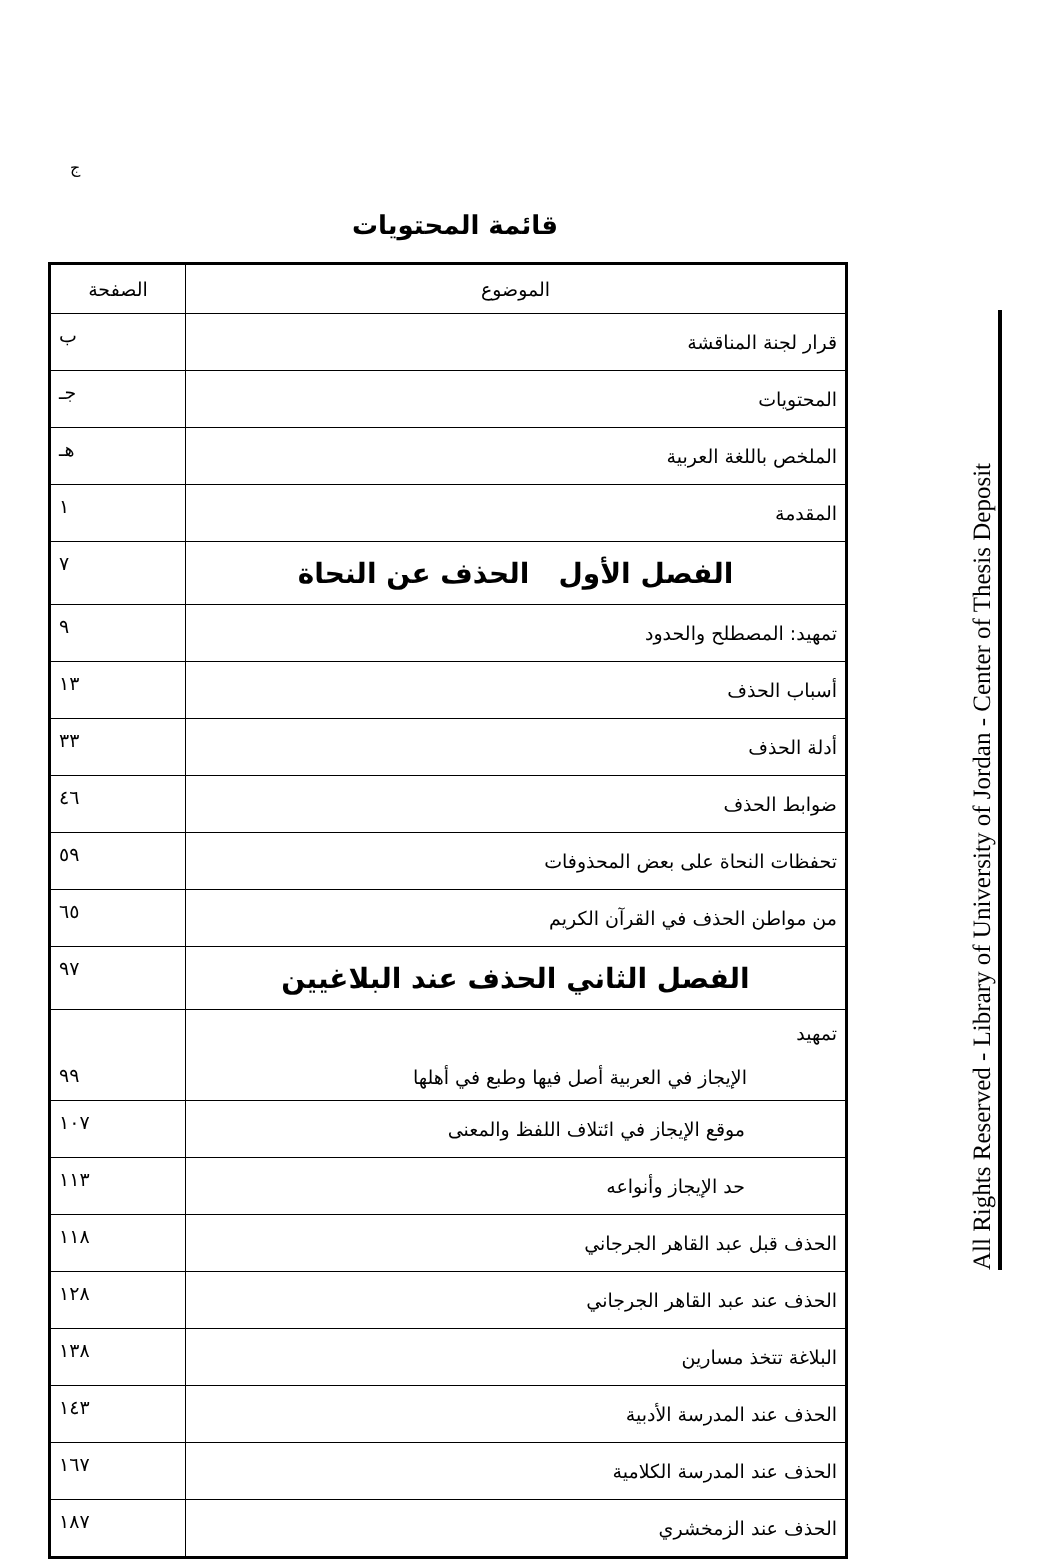ج
قائمة المحتويات
| الموضوع | الصفحة |
| --- | --- |
| قرار لجنة المناقشة | ب |
| المحتويات | جـ |
| الملخص باللغة العربية | هـ |
| المقدمة | ١ |
| الفصل الأول الحذف عن النحاة | ٧ |
| تمهيد: المصطلح والحدود | ٩ |
| أسباب الحذف | ١٣ |
| أدلة الحذف | ٣٣ |
| ضوابط الحذف | ٤٦ |
| تحفظات النحاة على بعض المحذوفات | ٥٩ |
| من مواطن الحذف في القرآن الكريم | ٦٥ |
| الفصل الثاني الحذف عند البلاغيين | ٩٧ |
| تمهيد الإيجاز في العربية أصل فيها وطبع في أهلها | ٩٩ |
| موقع الإيجاز في ائتلاف اللفظ والمعنى | ١٠٧ |
| حد الإيجاز وأنواعه | ١١٣ |
| الحذف قبل عبد القاهر الجرجاني | ١١٨ |
| الحذف عند عبد القاهر الجرجاني | ١٢٨ |
| البلاغة تتخذ مسارين | ١٣٨ |
| الحذف عند المدرسة الأدبية | ١٤٣ |
| الحذف عند المدرسة الكلامية | ١٦٧ |
| الحذف عند الزمخشري | ١٨٧ |
All Rights Reserved - Library of University of Jordan - Center of Thesis Deposit